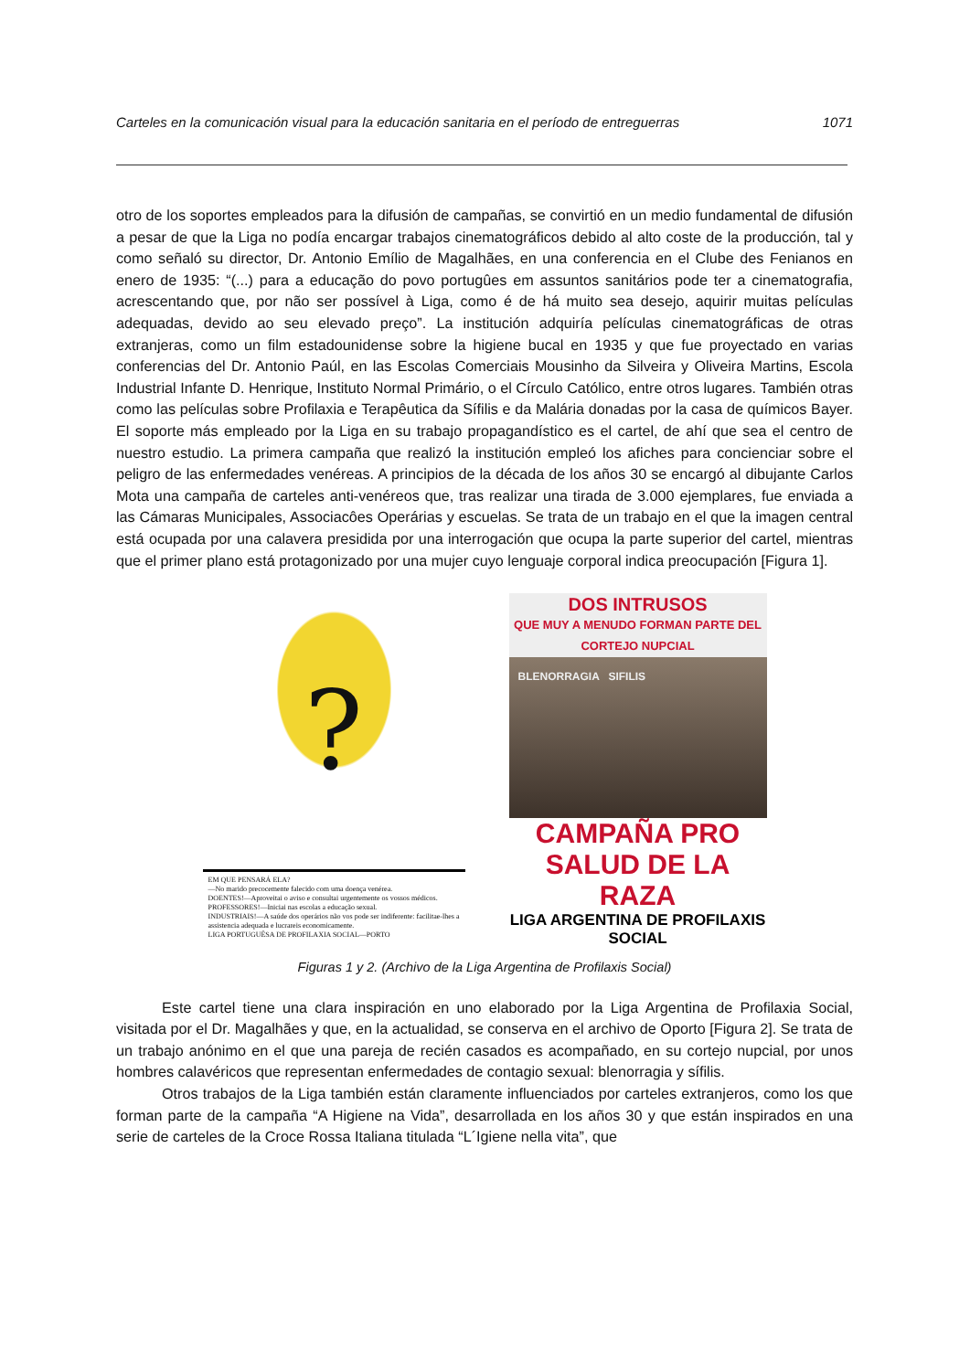Carteles en la comunicación visual para la educación sanitaria en el período de entreguerras 1071
otro de los soportes empleados para la difusión de campañas, se convirtió en un medio fundamental de difusión a pesar de que la Liga no podía encargar trabajos cinematográficos debido al alto coste de la producción, tal y como señaló su director, Dr. Antonio Emílio de Magalhães, en una conferencia en el Clube des Fenianos en enero de 1935: “(...) para a educação do povo portugûes em assuntos sanitários pode ter a cinematografia, acrescentando que, por não ser possível à Liga, como é de há muito sea desejo, aquirir muitas películas adequadas, devido ao seu elevado preço”. La institución adquiría películas cinematográficas de otras extranjeras, como un film estadounidense sobre la higiene bucal en 1935 y que fue proyectado en varias conferencias del Dr. Antonio Paúl, en las Escolas Comerciais Mousinho da Silveira y Oliveira Martins, Escola Industrial Infante D. Henrique, Instituto Normal Primário, o el Círculo Católico, entre otros lugares. También otras como las películas sobre Profilaxia e Terapêutica da Sífilis e da Malária donadas por la casa de químicos Bayer. El soporte más empleado por la Liga en su trabajo propagandístico es el cartel, de ahí que sea el centro de nuestro estudio. La primera campaña que realizó la institución empleó los afiches para concienciar sobre el peligro de las enfermedades venéreas. A principios de la década de los años 30 se encargó al dibujante Carlos Mota una campaña de carteles anti-venéreos que, tras realizar una tirada de 3.000 ejemplares, fue enviada a las Cámaras Municipales, Associacôes Operárias y escuelas. Se trata de un trabajo en el que la imagen central está ocupada por una calavera presidida por una interrogación que ocupa la parte superior del cartel, mientras que el primer plano está protagonizado por una mujer cuyo lenguaje corporal indica preocupación [Figura 1].
?
EM QUE PENSARÁ ELA?
—No marido precocemente falecido com uma doença venérea.
DOENTES!—Aproveitai o aviso e consultai urgentemente os vossos médicos.
PROFESSORES!—Iniciai nas escolas a educação sexual.
INDUSTRIAIS!—A saúde dos operários não vos pode ser indiferente: facilitae-lhes a assistencia adequada e lucrareis economicamente.
LIGA PORTUGUÊSA DE PROFILAXIA SOCIAL—PORTO
DOS INTRUSOS
QUE MUY A MENUDO FORMAN PARTE DEL CORTEJO NUPCIAL
BLENORRAGIA SIFILIS
CAMPAÑA PRO SALUD DE LA RAZA
LIGA ARGENTINA DE PROFILAXIS SOCIAL
Figuras 1 y 2. (Archivo de la Liga Argentina de Profilaxis Social)
Este cartel tiene una clara inspiración en uno elaborado por la Liga Argentina de Profilaxia Social, visitada por el Dr. Magalhães y que, en la actualidad, se conserva en el archivo de Oporto [Figura 2]. Se trata de un trabajo anónimo en el que una pareja de recién casados es acompañado, en su cortejo nupcial, por unos hombres calavéricos que representan enfermedades de contagio sexual: blenorragia y sífilis.
Otros trabajos de la Liga también están claramente influenciados por carteles extranjeros, como los que forman parte de la campaña “A Higiene na Vida”, desarrollada en los años 30 y que están inspirados en una serie de carteles de la Croce Rossa Italiana titulada “L´Igiene nella vita”, que